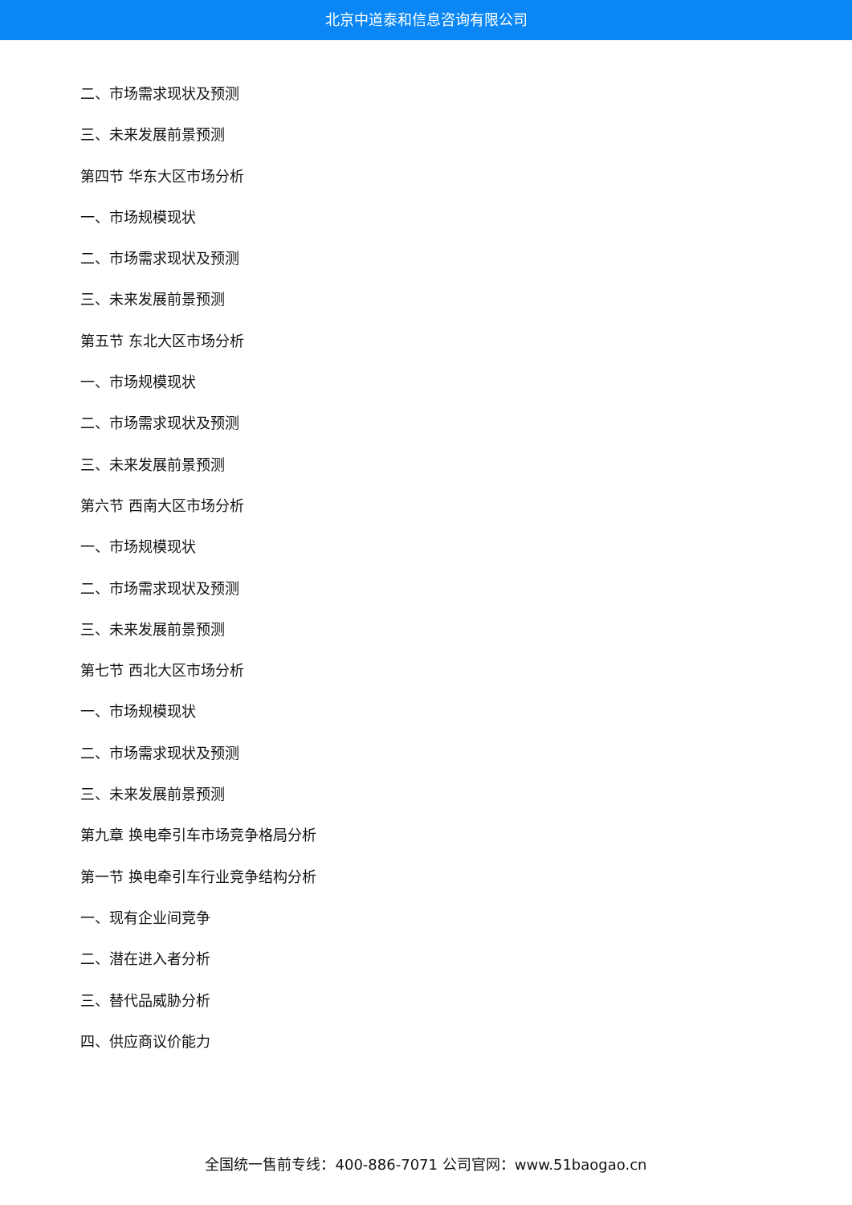北京中道泰和信息咨询有限公司
二、市场需求现状及预测
三、未来发展前景预测
第四节 华东大区市场分析
一、市场规模现状
二、市场需求现状及预测
三、未来发展前景预测
第五节 东北大区市场分析
一、市场规模现状
二、市场需求现状及预测
三、未来发展前景预测
第六节 西南大区市场分析
一、市场规模现状
二、市场需求现状及预测
三、未来发展前景预测
第七节 西北大区市场分析
一、市场规模现状
二、市场需求现状及预测
三、未来发展前景预测
第九章 换电牵引车市场竞争格局分析
第一节 换电牵引车行业竞争结构分析
一、现有企业间竞争
二、潜在进入者分析
三、替代品威胁分析
四、供应商议价能力
全国统一售前专线：400-886-7071 公司官网：www.51baogao.cn